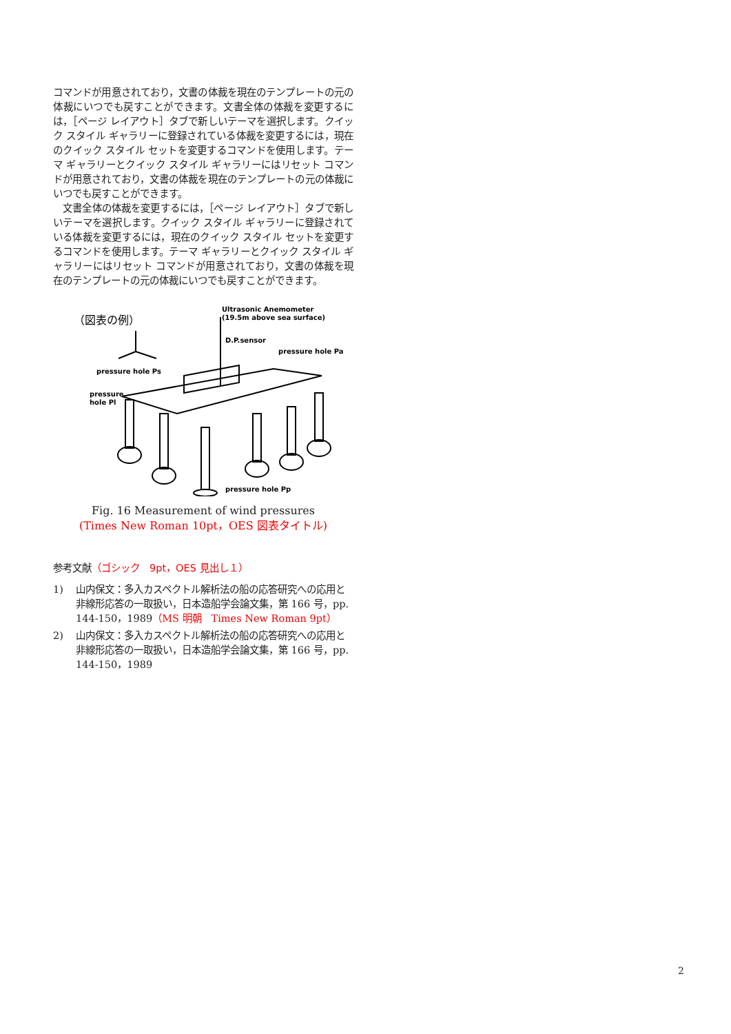コマンドが用意されており，文書の体裁を現在のテンプレートの元の体裁にいつでも戻すことができます。文書全体の体裁を変更するには，［ページ レイアウト］タブで新しいテーマを選択します。クイック スタイル ギャラリーに登録されている体裁を変更するには，現在のクイック スタイル セットを変更するコマンドを使用します。テーマ ギャラリーとクイック スタイル ギャラリーにはリセット コマンドが用意されており，文書の体裁を現在のテンプレートの元の体裁にいつでも戻すことができます。
　文書全体の体裁を変更するには，［ページ レイアウト］タブで新しいテーマを選択します。クイック スタイル ギャラリーに登録されている体裁を変更するには，現在のクイック スタイル セットを変更するコマンドを使用します。テーマ ギャラリーとクイック スタイル ギャラリーにはリセット コマンドが用意されており，文書の体裁を現在のテンプレートの元の体裁にいつでも戻すことができます。
（図表の例）
Ultrasonic Anemometer
(19.5m above sea surface)
D.P.sensor
pressure hole Pa
pressure hole Ps
pressure
hole Pl
pressure hole Pp
Fig. 16 Measurement of wind pressures
(Times New Roman 10pt，OES 図表タイトル)
参考文献（ゴシック　9pt，OES 見出し１）
1) 山内保文：多入カスペクトル解析法の船の応答研究への応用と非線形応答の一取扱い，日本造船学会論文集，第 166 号，pp. 144-150，1989（MS 明朝　Times New Roman 9pt）
2) 山内保文：多入カスペクトル解析法の船の応答研究への応用と非線形応答の一取扱い，日本造船学会論文集，第 166 号，pp. 144-150，1989
2